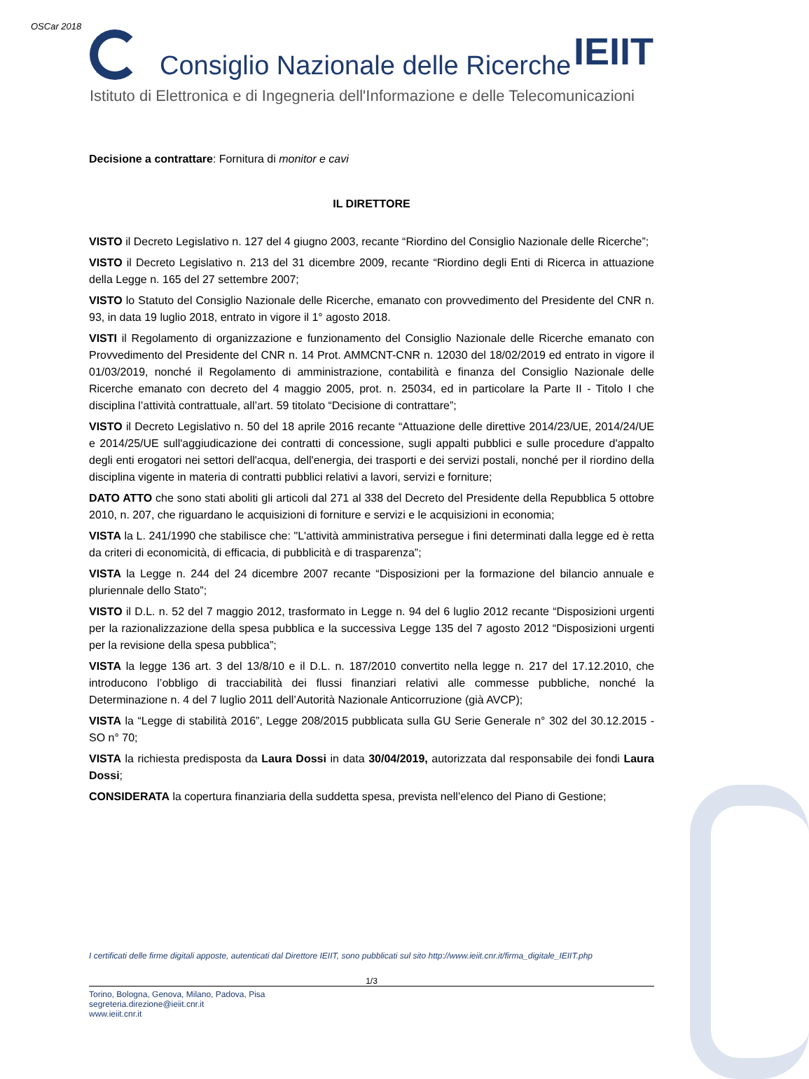OSCar 2018
Consiglio Nazionale delle Ricerche IEIIT
Istituto di Elettronica e di Ingegneria dell'Informazione e delle Telecomunicazioni
Decisione a contrattare: Fornitura di monitor e cavi
IL DIRETTORE
VISTO il Decreto Legislativo n. 127 del 4 giugno 2003, recante “Riordino del Consiglio Nazionale delle Ricerche”;
VISTO il Decreto Legislativo n. 213 del 31 dicembre 2009, recante “Riordino degli Enti di Ricerca in attuazione della Legge n. 165 del 27 settembre 2007;
VISTO lo Statuto del Consiglio Nazionale delle Ricerche, emanato con provvedimento del Presidente del CNR n. 93, in data 19 luglio 2018, entrato in vigore il 1° agosto 2018.
VISTI il Regolamento di organizzazione e funzionamento del Consiglio Nazionale delle Ricerche emanato con Provvedimento del Presidente del CNR n. 14 Prot. AMMCNT-CNR n. 12030 del 18/02/2019 ed entrato in vigore il 01/03/2019, nonché il Regolamento di amministrazione, contabilità e finanza del Consiglio Nazionale delle Ricerche emanato con decreto del 4 maggio 2005, prot. n. 25034, ed in particolare la Parte II - Titolo I che disciplina l’attività contrattuale, all’art. 59 titolato “Decisione di contrattare”;
VISTO il Decreto Legislativo n. 50 del 18 aprile 2016 recante “Attuazione delle direttive 2014/23/UE, 2014/24/UE e 2014/25/UE sull'aggiudicazione dei contratti di concessione, sugli appalti pubblici e sulle procedure d'appalto degli enti erogatori nei settori dell'acqua, dell'energia, dei trasporti e dei servizi postali, nonché per il riordino della disciplina vigente in materia di contratti pubblici relativi a lavori, servizi e forniture;
DATO ATTO che sono stati aboliti gli articoli dal 271 al 338 del Decreto del Presidente della Repubblica 5 ottobre 2010, n. 207, che riguardano le acquisizioni di forniture e servizi e le acquisizioni in economia;
VISTA la L. 241/1990 che stabilisce che: "L'attività amministrativa persegue i fini determinati dalla legge ed è retta da criteri di economicità, di efficacia, di pubblicità e di trasparenza”;
VISTA la Legge n. 244 del 24 dicembre 2007 recante “Disposizioni per la formazione del bilancio annuale e pluriennale dello Stato”;
VISTO il D.L. n. 52 del 7 maggio 2012, trasformato in Legge n. 94 del 6 luglio 2012 recante “Disposizioni urgenti per la razionalizzazione della spesa pubblica e la successiva Legge 135 del 7 agosto 2012 “Disposizioni urgenti per la revisione della spesa pubblica”;
VISTA la legge 136 art. 3 del 13/8/10 e il D.L. n. 187/2010 convertito nella legge n. 217 del 17.12.2010, che introducono l’obbligo di tracciabilità dei flussi finanziari relativi alle commesse pubbliche, nonché la Determinazione n. 4 del 7 luglio 2011 dell’Autorità Nazionale Anticorruzione (già AVCP);
VISTA la “Legge di stabilità 2016”, Legge 208/2015 pubblicata sulla GU Serie Generale n° 302 del 30.12.2015 - SO n° 70;
VISTA la richiesta predisposta da Laura Dossi in data 30/04/2019, autorizzata dal responsabile dei fondi Laura Dossi;
CONSIDERATA la copertura finanziaria della suddetta spesa, prevista nell’elenco del Piano di Gestione;
I certificati delle firme digitali apposte, autenticati dal Direttore IEIIT, sono pubblicati sul sito http://www.ieiit.cnr.it/firma_digitale_IEIIT.php
1/3
Torino, Bologna, Genova, Milano, Padova, Pisa
segreteria.direzione@ieiit.cnr.it
www.ieiit.cnr.it